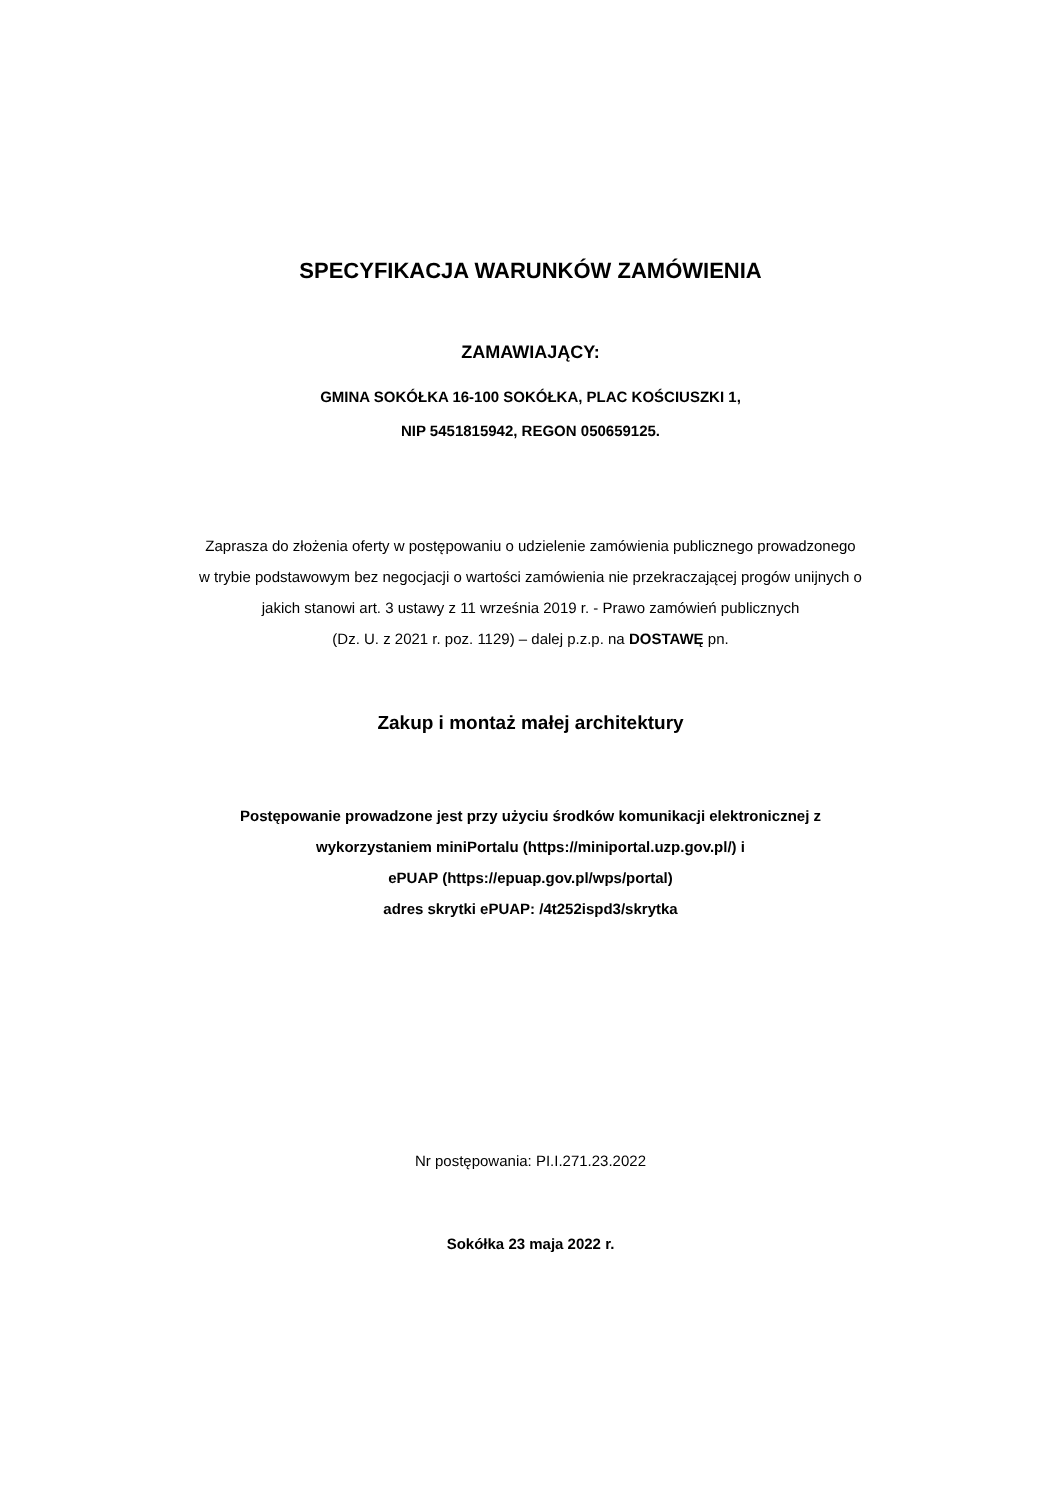SPECYFIKACJA WARUNKÓW ZAMÓWIENIA
ZAMAWIAJĄCY:
GMINA SOKÓŁKA 16-100 SOKÓŁKA, PLAC KOŚCIUSZKI 1,
NIP 5451815942, REGON 050659125.
Zaprasza do złożenia oferty w postępowaniu o udzielenie zamówienia publicznego prowadzonego
w trybie podstawowym bez negocjacji o wartości zamówienia nie przekraczającej progów unijnych o
jakich stanowi art. 3 ustawy z 11 września 2019 r. - Prawo zamówień publicznych
(Dz. U. z 2021 r. poz. 1129) – dalej p.z.p. na DOSTAWĘ pn.
Zakup i montaż małej architektury
Postępowanie prowadzone jest przy użyciu środków komunikacji elektronicznej z
wykorzystaniem miniPortalu (https://miniportal.uzp.gov.pl/) i
ePUAP (https://epuap.gov.pl/wps/portal)
adres skrytki ePUAP: /4t252ispd3/skrytka
Nr postępowania: PI.I.271.23.2022
Sokółka 23 maja 2022 r.